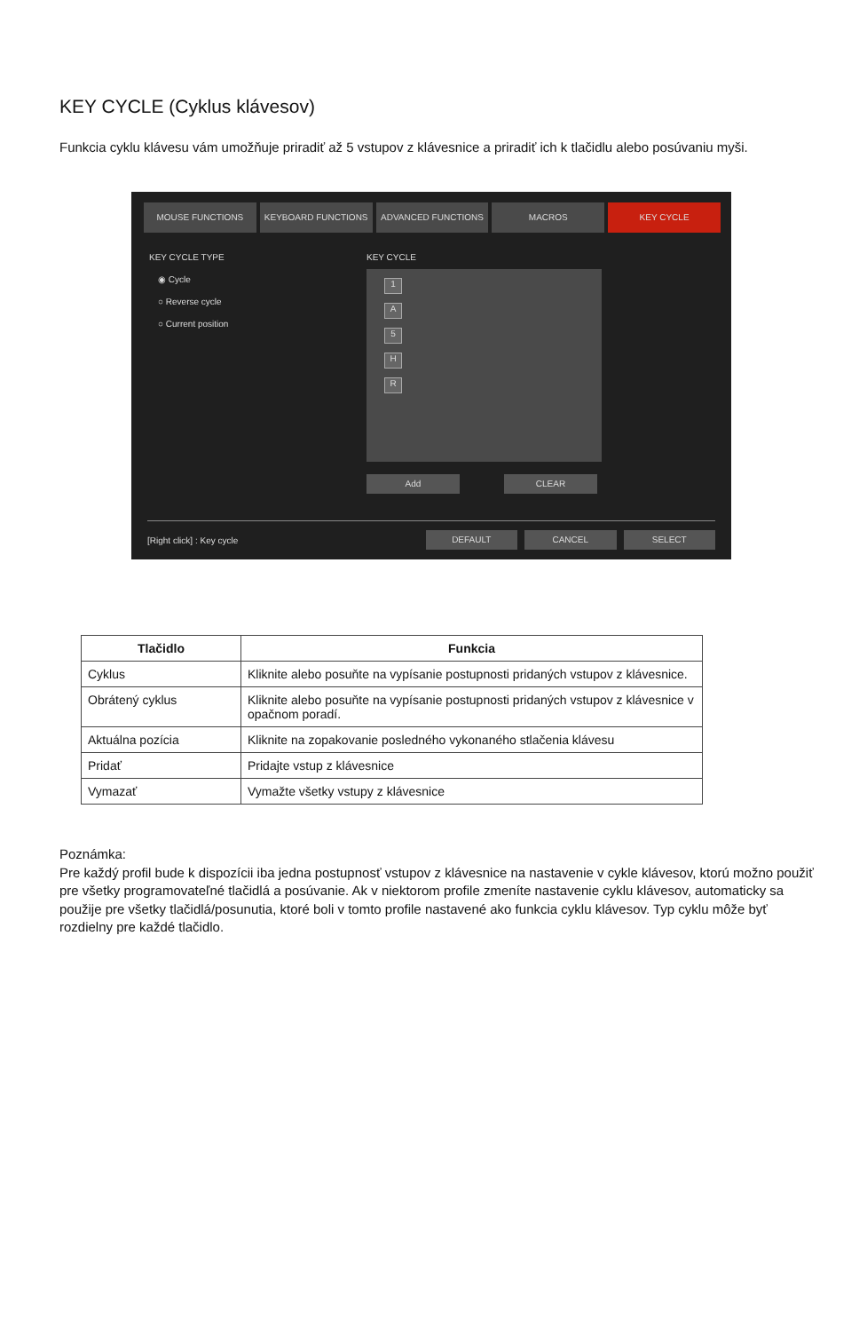KEY CYCLE (Cyklus klávesov)
Funkcia cyklu klávesu vám umožňuje priradiť až 5 vstupov z klávesnice a priradiť ich k tlačidlu alebo posúvaniu myši.
MOUSE FUNCTIONS KEYBOARD FUNCTIONS ADVANCED FUNCTIONS MACROS KEY CYCLE
KEY CYCLE TYPE
◉ Cycle
○ Reverse cycle
○ Current position
KEY CYCLE
1
A
5
H
R
Add CLEAR
[Right click] : Key cycle
DEFAULT CANCEL SELECT
| Tlačidlo | Funkcia |
| --- | --- |
| Cyklus | Kliknite alebo posuňte na vypísanie postupnosti pridaných vstupov z klávesnice. |
| Obrátený cyklus | Kliknite alebo posuňte na vypísanie postupnosti pridaných vstupov z klávesnice v opačnom poradí. |
| Aktuálna pozícia | Kliknite na zopakovanie posledného vykonaného stlačenia klávesu |
| Pridať | Pridajte vstup z klávesnice |
| Vymazať | Vymažte všetky vstupy z klávesnice |
Poznámka:
Pre každý profil bude k dispozícii iba jedna postupnosť vstupov z klávesnice na nastavenie v cykle klávesov, ktorú možno použiť pre všetky programovateľné tlačidlá a posúvanie. Ak v niektorom profile zmeníte nastavenie cyklu klávesov, automaticky sa použije pre všetky tlačidlá/posunutia, ktoré boli v tomto profile nastavené ako funkcia cyklu klávesov. Typ cyklu môže byť rozdielny pre každé tlačidlo.